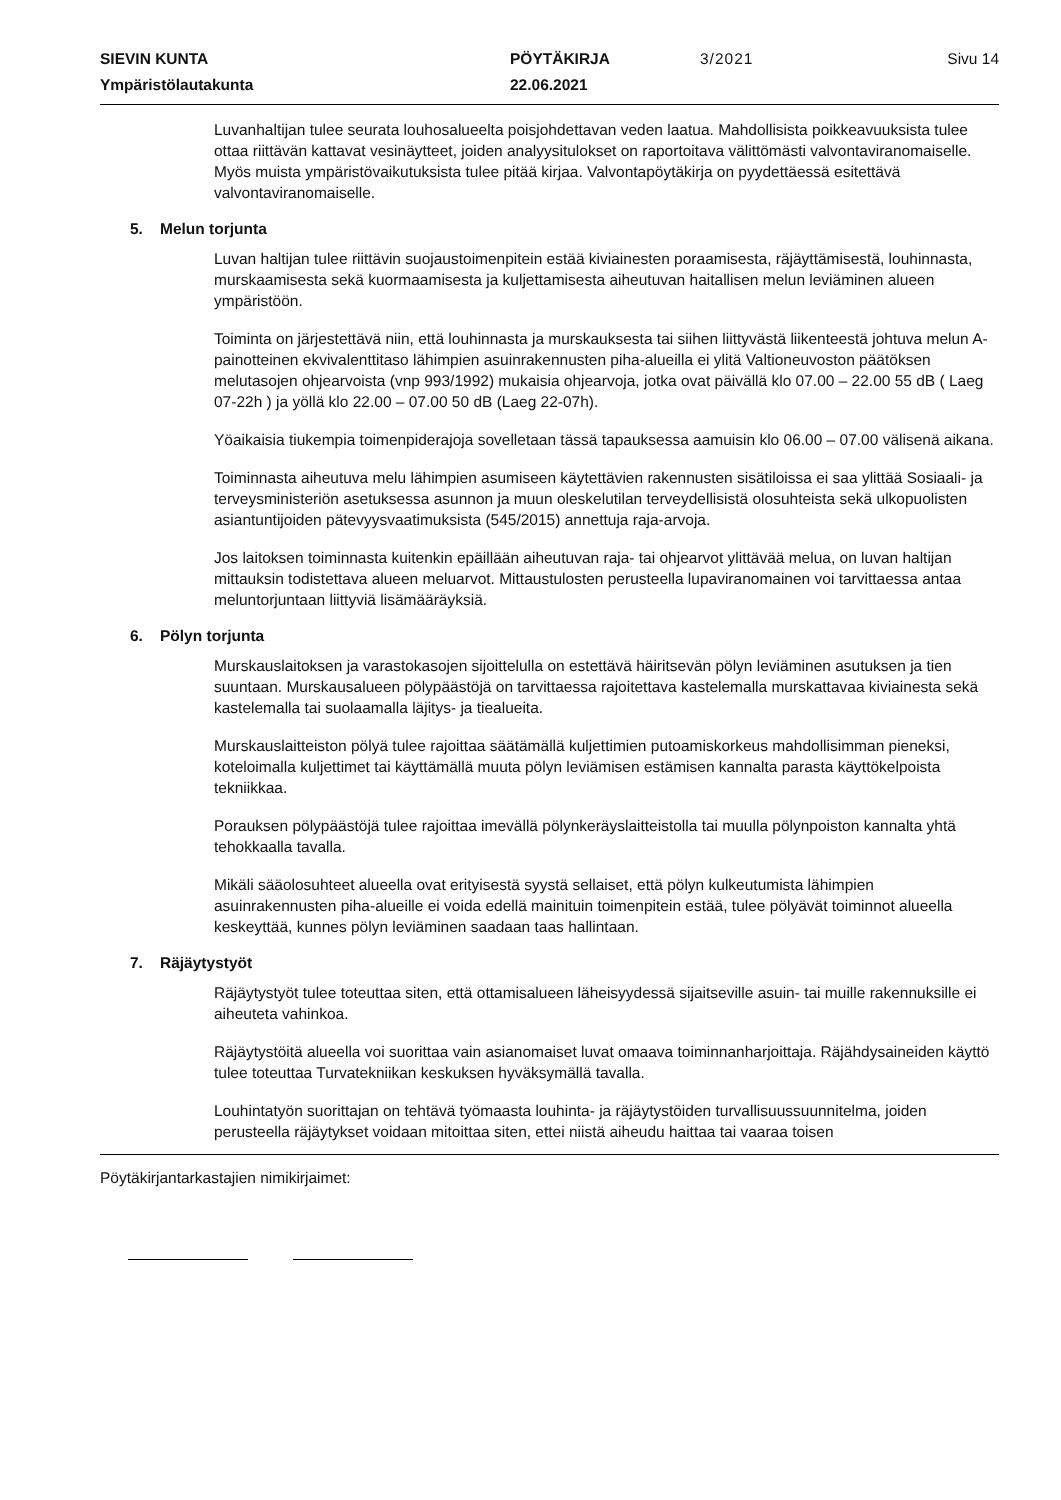SIEVIN KUNTA
PÖYTÄKIRJA
3/2021
Sivu 14
Ympäristölautakunta
22.06.2021
Luvanhaltijan tulee seurata louhosalueelta poisjohdettavan veden laatua. Mahdollisista poikkeavuuksista tulee ottaa riittävän kattavat vesinäytteet, joiden analyysitulokset on raportoitava välittömästi valvontaviranomaiselle. Myös muista ympäristövaikutuksista tulee pitää kirjaa. Valvontapöytäkirja on pyydettäessä esitettävä valvontaviranomaiselle.
5. Melun torjunta
Luvan haltijan tulee riittävin suojaustoimenpitein estää kiviainesten poraamisesta, räjäyttämisestä, louhinnasta, murskaamisesta sekä kuormaamisesta ja kuljettamisesta aiheutuvan haitallisen melun leviäminen alueen ympäristöön.
Toiminta on järjestettävä niin, että louhinnasta ja murskauksesta tai siihen liittyvästä liikenteestä johtuva melun A-painotteinen ekvivalenttitaso lähimpien asuinrakennusten piha-alueilla ei ylitä Valtioneuvoston päätöksen melutasojen ohjearvoista (vnp 993/1992) mukaisia ohjearvoja, jotka ovat päivällä klo 07.00 – 22.00 55 dB ( Laeg 07-22h ) ja yöllä klo 22.00 – 07.00 50 dB (Laeg 22-07h).
Yöaikaisia tiukempia toimenpiderajoja sovelletaan tässä tapauksessa aamuisin klo 06.00 – 07.00 välisenä aikana.
Toiminnasta aiheutuva melu lähimpien asumiseen käytettävien rakennusten sisätiloissa ei saa ylittää Sosiaali- ja terveysministeriön asetuksessa asunnon ja muun oleskelutilan terveydellisistä olosuhteista sekä ulkopuolisten asiantuntijoiden pätevyysvaatimuksista (545/2015) annettuja raja-arvoja.
Jos laitoksen toiminnasta kuitenkin epäillään aiheutuvan raja- tai ohjearvot ylittävää melua, on luvan haltijan mittauksin todistettava alueen meluarvot. Mittaustulosten perusteella lupaviranomainen voi tarvittaessa antaa meluntorjuntaan liittyviä lisämääräyksiä.
6. Pölyn torjunta
Murskauslaitoksen ja varastokasojen sijoittelulla on estettävä häiritsevän pölyn leviäminen asutuksen ja tien suuntaan. Murskausalueen pölypäästöjä on tarvittaessa rajoitettava kastelemalla murskattavaa kiviainesta sekä kastelemalla tai suolaamalla läjitys- ja tiealueita.
Murskauslaitteiston pölyä tulee rajoittaa säätämällä kuljettimien putoamiskorkeus mahdollisimman pieneksi, koteloimalla kuljettimet tai käyttämällä muuta pölyn leviämisen estämisen kannalta parasta käyttökelpoista tekniikkaa.
Porauksen pölypäästöjä tulee rajoittaa imevällä pölynkeräyslaitteistolla tai muulla pölynpoiston kannalta yhtä tehokkaalla tavalla.
Mikäli sääolosuhteet alueella ovat erityisestä syystä sellaiset, että pölyn kulkeutumista lähimpien asuinrakennusten piha-alueille ei voida edellä mainituin toimenpitein estää, tulee pölyävät toiminnot alueella keskeyttää, kunnes pölyn leviäminen saadaan taas hallintaan.
7. Räjäytystyöt
Räjäytystyöt tulee toteuttaa siten, että ottamisalueen läheisyydessä sijaitseville asuin- tai muille rakennuksille ei aiheuteta vahinkoa.
Räjäytystöitä alueella voi suorittaa vain asianomaiset luvat omaava toiminnanharjoittaja. Räjähdysaineiden käyttö tulee toteuttaa Turvatekniikan keskuksen hyväksymällä tavalla.
Louhintatyön suorittajan on tehtävä työmaasta louhinta- ja räjäytystöiden turvallisuussuunnitelma, joiden perusteella räjäytykset voidaan mitoittaa siten, ettei niistä aiheudu haittaa tai vaaraa toisen
Pöytäkirjantarkastajien nimikirjaimet: